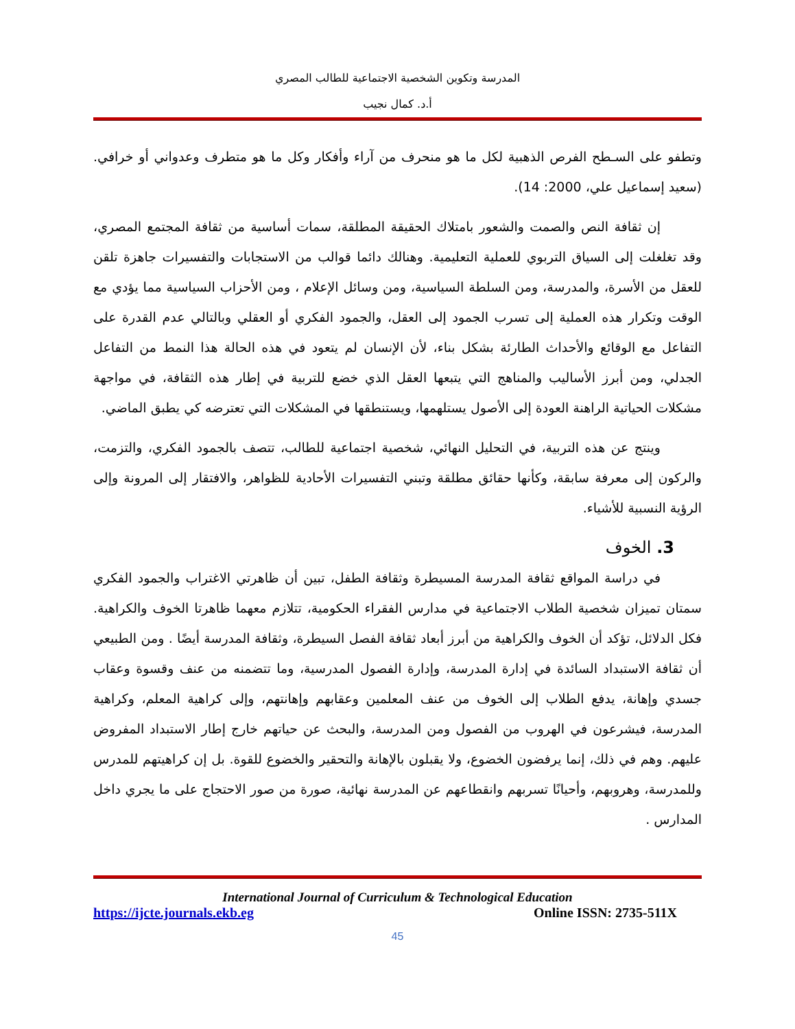المدرسة وتكوين الشخصية الاجتماعية للطالب المصري
أ.د. كمال نجيب
وتطفو على السـطح الفرص الذهبية لكل ما هو منحرف من آراء وأفكار وكل ما هو متطرف وعدواني أو خرافي. (سعيد إسماعيل علي، 2000: 14).
إن ثقافة النص والصمت والشعور بامتلاك الحقيقة المطلقة، سمات أساسية من ثقافة المجتمع المصري، وقد تغلغلت إلى السياق التربوي للعملية التعليمية. وهنالك دائما قوالب من الاستجابات والتفسيرات جاهزة تلقن للعقل من الأسرة، والمدرسة، ومن السلطة السياسية، ومن وسائل الإعلام ، ومن الأحزاب السياسية مما يؤدي مع الوقت وتكرار هذه العملية إلى تسرب الجمود إلى العقل، والجمود الفكري أو العقلي وبالتالي عدم القدرة على التفاعل مع الوقائع والأحداث الطارئة بشكل بناء، لأن الإنسان لم يتعود في هذه الحالة هذا النمط من التفاعل الجدلي، ومن أبرز الأساليب والمناهج التي يتبعها العقل الذي خضع للتربية في إطار هذه الثقافة، في مواجهة مشكلات الحياتية الراهنة العودة إلى الأصول يستلهمها، ويستنطقها في المشكلات التي تعترضه كي يطبق الماضي.
وينتج عن هذه التربية، في التحليل النهائي، شخصية اجتماعية للطالب، تتصف بالجمود الفكري، والتزمت، والركون إلى معرفة سابقة، وكأنها حقائق مطلقة وتبني التفسيرات الأحادية للظواهر، والافتقار إلى المرونة وإلى الرؤية النسبية للأشياء.
3. الخوف
في دراسة المواقع ثقافة المدرسة المسيطرة وثقافة الطفل، تبين أن ظاهرتي الاغتراب والجمود الفكري سمتان تميزان شخصية الطلاب الاجتماعية في مدارس الفقراء الحكومية، تتلازم معهما ظاهرتا الخوف والكراهية. فكل الدلائل، تؤكد أن الخوف والكراهية من أبرز أبعاد ثقافة الفصل السيطرة، وثقافة المدرسة أيضًا . ومن الطبيعي أن ثقافة الاستبداد السائدة في إدارة المدرسة، وإدارة الفصول المدرسية، وما تتضمنه من عنف وقسوة وعقاب جسدي وإهانة، يدفع الطلاب إلى الخوف من عنف المعلمين وعقابهم وإهانتهم، وإلى كراهية المعلم، وكراهية المدرسة، فيشرعون في الهروب من الفصول ومن المدرسة، والبحث عن حياتهم خارج إطار الاستبداد المفروض عليهم. وهم في ذلك، إنما يرفضون الخضوع، ولا يقبلون بالإهانة والتحقير والخضوع للقوة. بل إن كراهيتهم للمدرس وللمدرسة، وهروبهم، وأحيانًا تسربهم وانقطاعهم عن المدرسة نهائية، صورة من صور الاحتجاج على ما يجري داخل المدارس .
International Journal of Curriculum & Technological Education
https://ijcte.journals.ekb.eg Online ISSN: 2735-511X
45